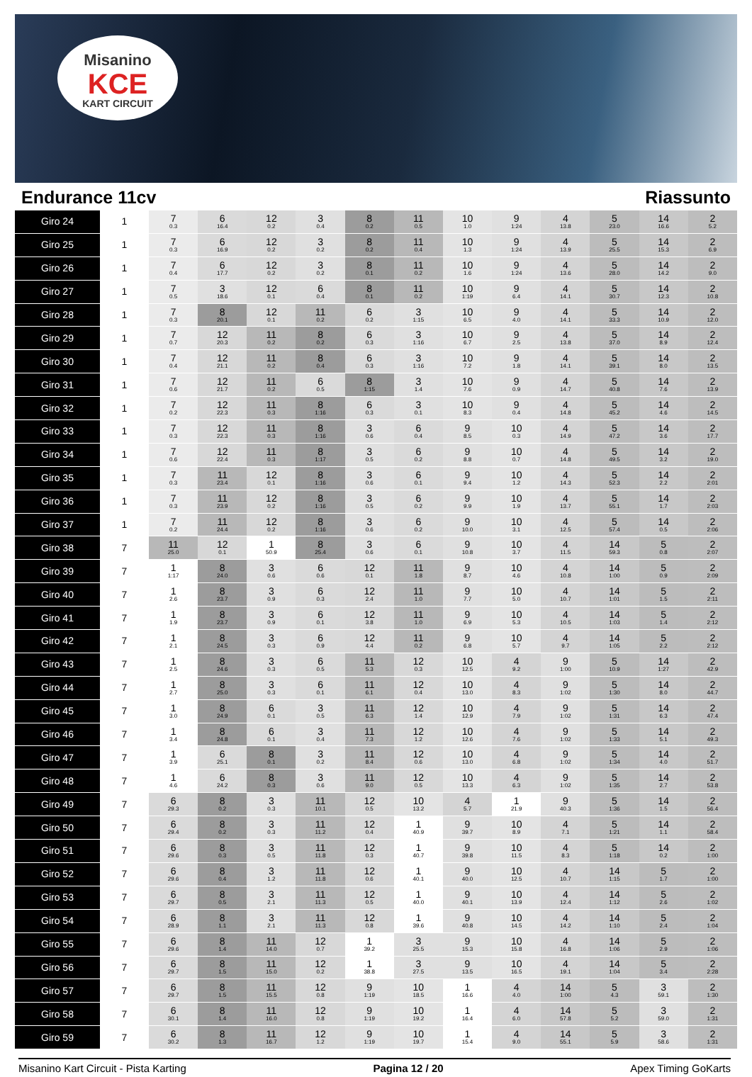Misanino
KCE
KART CIRCUIT
Endurance 11cv Riassunto
| Giro 24 | 1 | 7 0.3 | 6 16.4 | 12 0.2 | 3 0.4 | 8 0.2 | 11 0.5 | 10 1.0 | 9 1:24 | 4 13.8 | 5 23.0 | 14 16.6 | 2 5.2 |
| Giro 25 | 1 | 7 0.3 | 6 16.9 | 12 0.2 | 3 0.2 | 8 0.2 | 11 0.4 | 10 1.3 | 9 1:24 | 4 13.9 | 5 25.5 | 14 15.3 | 2 6.9 |
| Giro 26 | 1 | 7 0.4 | 6 17.7 | 12 0.2 | 3 0.2 | 8 0.1 | 11 0.2 | 10 1.6 | 9 1:24 | 4 13.6 | 5 28.0 | 14 14.2 | 2 9.0 |
| Giro 27 | 1 | 7 0.5 | 3 18.6 | 12 0.1 | 6 0.4 | 8 0.1 | 11 0.2 | 10 1:19 | 9 6.4 | 4 14.1 | 5 30.7 | 14 12.3 | 2 10.8 |
| Giro 28 | 1 | 7 0.3 | 8 20.1 | 12 0.1 | 11 0.2 | 6 0.2 | 3 1:15 | 10 6.5 | 9 4.0 | 4 14.1 | 5 33.3 | 14 10.9 | 2 12.0 |
| Giro 29 | 1 | 7 0.7 | 12 20.3 | 11 0.2 | 8 0.2 | 6 0.3 | 3 1:16 | 10 6.7 | 9 2.5 | 4 13.8 | 5 37.0 | 14 8.9 | 2 12.4 |
| Giro 30 | 1 | 7 0.4 | 12 21.1 | 11 0.2 | 8 0.4 | 6 0.3 | 3 1:16 | 10 7.2 | 9 1.8 | 4 14.1 | 5 39.1 | 14 8.0 | 2 13.5 |
| Giro 31 | 1 | 7 0.6 | 12 21.7 | 11 0.2 | 6 0.5 | 8 1:15 | 3 1.4 | 10 7.6 | 9 0.9 | 4 14.7 | 5 40.8 | 14 7.6 | 2 13.9 |
| Giro 32 | 1 | 7 0.2 | 12 22.3 | 11 0.3 | 8 1:16 | 6 0.3 | 3 0.1 | 10 8.3 | 9 0.4 | 4 14.8 | 5 45.2 | 14 4.6 | 2 14.5 |
| Giro 33 | 1 | 7 0.3 | 12 22.3 | 11 0.3 | 8 1:16 | 3 0.6 | 6 0.4 | 9 8.5 | 10 0.3 | 4 14.9 | 5 47.2 | 14 3.6 | 2 17.7 |
| Giro 34 | 1 | 7 0.6 | 12 22.4 | 11 0.3 | 8 1:17 | 3 0.5 | 6 0.2 | 9 8.8 | 10 0.7 | 4 14.8 | 5 49.5 | 14 3.2 | 2 19.0 |
| Giro 35 | 1 | 7 0.3 | 11 23.4 | 12 0.1 | 8 1:16 | 3 0.6 | 6 0.1 | 9 9.4 | 10 1.2 | 4 14.3 | 5 52.3 | 14 2.2 | 2 2:01 |
| Giro 36 | 1 | 7 0.3 | 11 23.9 | 12 0.2 | 8 1:16 | 3 0.5 | 6 0.2 | 9 9.9 | 10 1.9 | 4 13.7 | 5 55.1 | 14 1.7 | 2 2:03 |
| Giro 37 | 1 | 7 0.2 | 11 24.4 | 12 0.2 | 8 1:16 | 3 0.6 | 6 0.2 | 9 10.0 | 10 3.1 | 4 12.5 | 5 57.4 | 14 0.5 | 2 2:06 |
| Giro 38 | 7 | 11 25.0 | 12 0.1 | 1 50.9 | 8 25.4 | 3 0.6 | 6 0.1 | 9 10.8 | 10 3.7 | 4 11.5 | 14 59.3 | 5 0.8 | 2 2:07 |
| Giro 39 | 7 | 1 1:17 | 8 24.0 | 3 0.6 | 6 0.6 | 12 0.1 | 11 1.8 | 9 8.7 | 10 4.6 | 4 10.8 | 14 1:00 | 5 0.9 | 2 2:09 |
| Giro 40 | 7 | 1 2.6 | 8 23.7 | 3 0.9 | 6 0.3 | 12 2.4 | 11 1.0 | 9 7.7 | 10 5.0 | 4 10.7 | 14 1:01 | 5 1.5 | 2 2:11 |
| Giro 41 | 7 | 1 1.9 | 8 23.7 | 3 0.9 | 6 0.1 | 12 3.8 | 11 1.0 | 9 6.9 | 10 5.3 | 4 10.5 | 14 1:03 | 5 1.4 | 2 2:12 |
| Giro 42 | 7 | 1 2.1 | 8 24.5 | 3 0.3 | 6 0.9 | 12 4.4 | 11 0.2 | 9 6.8 | 10 5.7 | 4 9.7 | 14 1:05 | 5 2.2 | 2 2:12 |
| Giro 43 | 7 | 1 2.5 | 8 24.6 | 3 0.3 | 6 0.5 | 11 5.3 | 12 0.3 | 10 12.5 | 4 9.2 | 9 1:00 | 5 10.9 | 14 1:27 | 2 42.9 |
| Giro 44 | 7 | 1 2.7 | 8 25.0 | 3 0.3 | 6 0.1 | 11 6.1 | 12 0.4 | 10 13.0 | 4 8.3 | 9 1:02 | 5 1:30 | 14 8.0 | 2 44.7 |
| Giro 45 | 7 | 1 3.0 | 8 24.9 | 6 0.1 | 3 0.5 | 11 6.3 | 12 1.4 | 10 12.9 | 4 7.9 | 9 1:02 | 5 1:31 | 14 6.3 | 2 47.4 |
| Giro 46 | 7 | 1 3.4 | 8 24.8 | 6 0.1 | 3 0.4 | 11 7.3 | 12 1.2 | 10 12.6 | 4 7.6 | 9 1:02 | 5 1:33 | 14 5.1 | 2 49.3 |
| Giro 47 | 7 | 1 3.9 | 6 25.1 | 8 0.1 | 3 0.2 | 11 8.4 | 12 0.6 | 10 13.0 | 4 6.8 | 9 1:02 | 5 1:34 | 14 4.0 | 2 51.7 |
| Giro 48 | 7 | 1 4.6 | 6 24.2 | 8 0.3 | 3 0.6 | 11 9.0 | 12 0.5 | 10 13.3 | 4 6.3 | 9 1:02 | 5 1:35 | 14 2.7 | 2 53.8 |
| Giro 49 | 7 | 6 29.3 | 8 0.2 | 3 0.3 | 11 10.1 | 12 0.5 | 10 13.2 | 4 5.7 | 1 21.9 | 9 40.3 | 5 1:36 | 14 1.5 | 2 56.4 |
| Giro 50 | 7 | 6 29.4 | 8 0.2 | 3 0.3 | 11 11.2 | 12 0.4 | 1 40.9 | 9 39.7 | 10 8.9 | 4 7.1 | 5 1:21 | 14 1.1 | 2 58.4 |
| Giro 51 | 7 | 6 29.6 | 8 0.3 | 3 0.5 | 11 11.8 | 12 0.3 | 1 40.7 | 9 39.8 | 10 11.5 | 4 8.3 | 5 1:18 | 14 0.2 | 2 1:00 |
| Giro 52 | 7 | 6 29.6 | 8 0.4 | 3 1.2 | 11 11.8 | 12 0.6 | 1 40.1 | 9 40.0 | 10 12.5 | 4 10.7 | 14 1:15 | 5 1.7 | 2 1:00 |
| Giro 53 | 7 | 6 29.7 | 8 0.5 | 3 2.1 | 11 11.3 | 12 0.5 | 1 40.0 | 9 40.1 | 10 13.9 | 4 12.4 | 14 1:12 | 5 2.6 | 2 1:02 |
| Giro 54 | 7 | 6 28.9 | 8 1.1 | 3 2.1 | 11 11.3 | 12 0.8 | 1 39.6 | 9 40.8 | 10 14.5 | 4 14.2 | 14 1:10 | 5 2.4 | 2 1:04 |
| Giro 55 | 7 | 6 29.6 | 8 1.4 | 11 14.0 | 12 0.7 | 1 39.2 | 3 25.5 | 9 15.3 | 10 15.8 | 4 16.8 | 14 1:06 | 5 2.9 | 2 1:06 |
| Giro 56 | 7 | 6 29.7 | 8 1.5 | 11 15.0 | 12 0.2 | 1 38.8 | 3 27.5 | 9 13.5 | 10 16.5 | 4 19.1 | 14 1:04 | 5 3.4 | 2 2:28 |
| Giro 57 | 7 | 6 29.7 | 8 1.5 | 11 15.5 | 12 0.8 | 9 1:19 | 10 18.5 | 1 16.6 | 4 4.0 | 14 1:00 | 5 4.3 | 3 59.1 | 2 1:30 |
| Giro 58 | 7 | 6 30.1 | 8 1.4 | 11 16.0 | 12 0.8 | 9 1:19 | 10 19.2 | 1 16.4 | 4 6.0 | 14 57.8 | 5 5.2 | 3 59.0 | 2 1:31 |
| Giro 59 | 7 | 6 30.2 | 8 1.3 | 11 16.7 | 12 1.2 | 9 1:19 | 10 19.7 | 1 15.4 | 4 9.0 | 14 55.1 | 5 5.9 | 3 58.6 | 2 1:31 |
Misanino Kart Circuit - Pista Karting Pagina 12 / 20 Apex Timing GoKarts